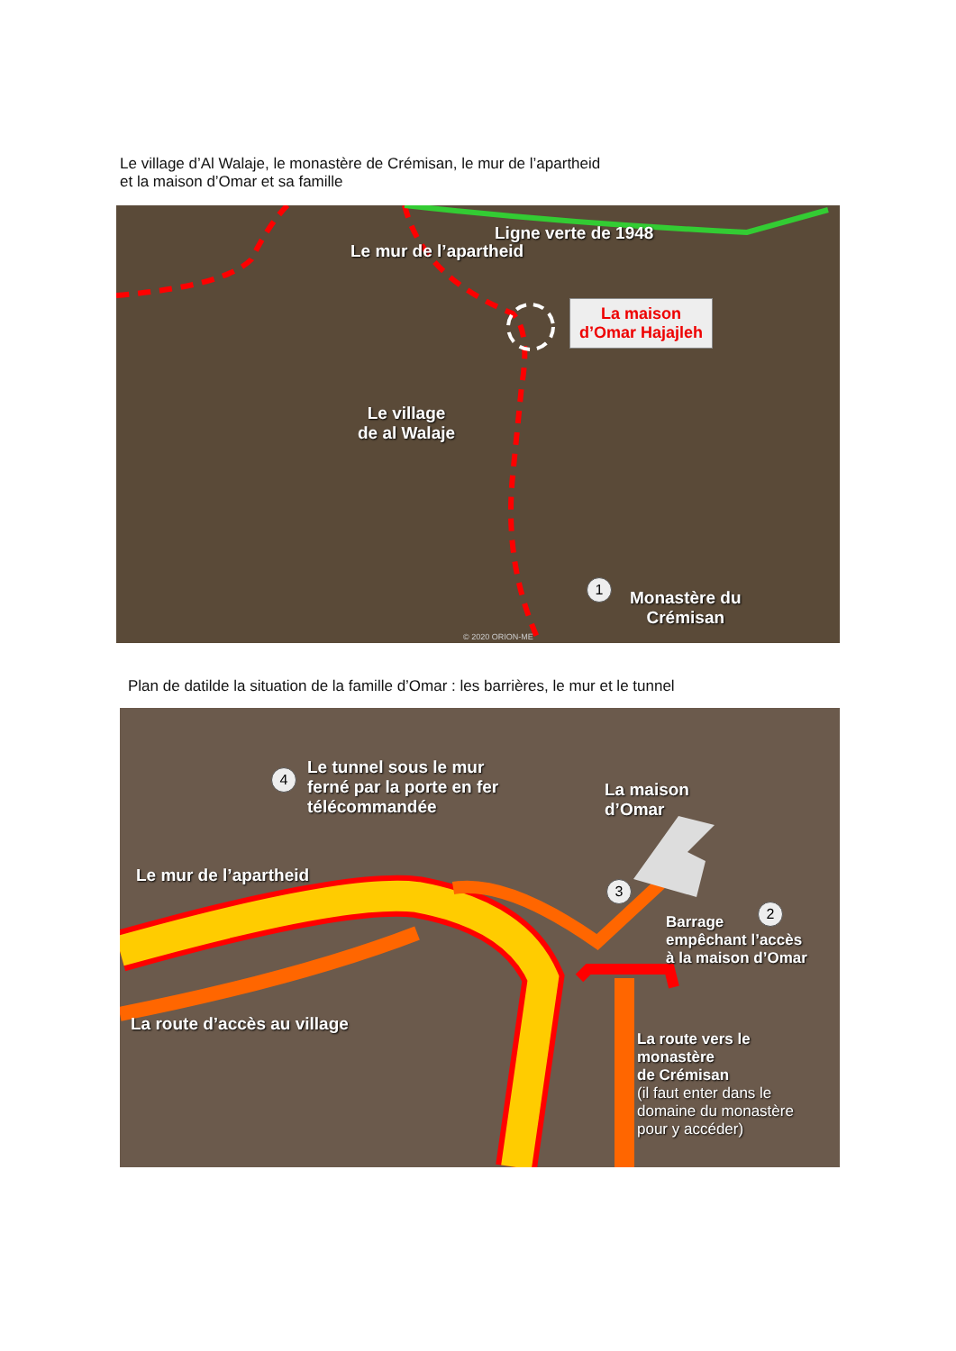Le village d’Al Walaje, le monastère de Crémisan, le mur de l’apartheid
et la maison d’Omar et sa famille
Ligne verte de 1948
Le mur de l’apartheid
La maison
d’Omar Hajajleh
Le village
de al Walaje
1
Monastère du
Crémisan
© 2020 ORION-ME
Plan de datilde la situation de la famille d’Omar : les barrières, le mur et le tunnel
4
Le tunnel sous le mur
ferné par la porte en fer
télécommandée
La maison
d’Omar
Le mur de l’apartheid
3
2
Barrage
empêchant l’accès
à la maison d’Omar
La route d’accès au village
La route vers le
monastère
de Crémisan
(il faut enter dans le
domaine du monastère
pour y accéder)